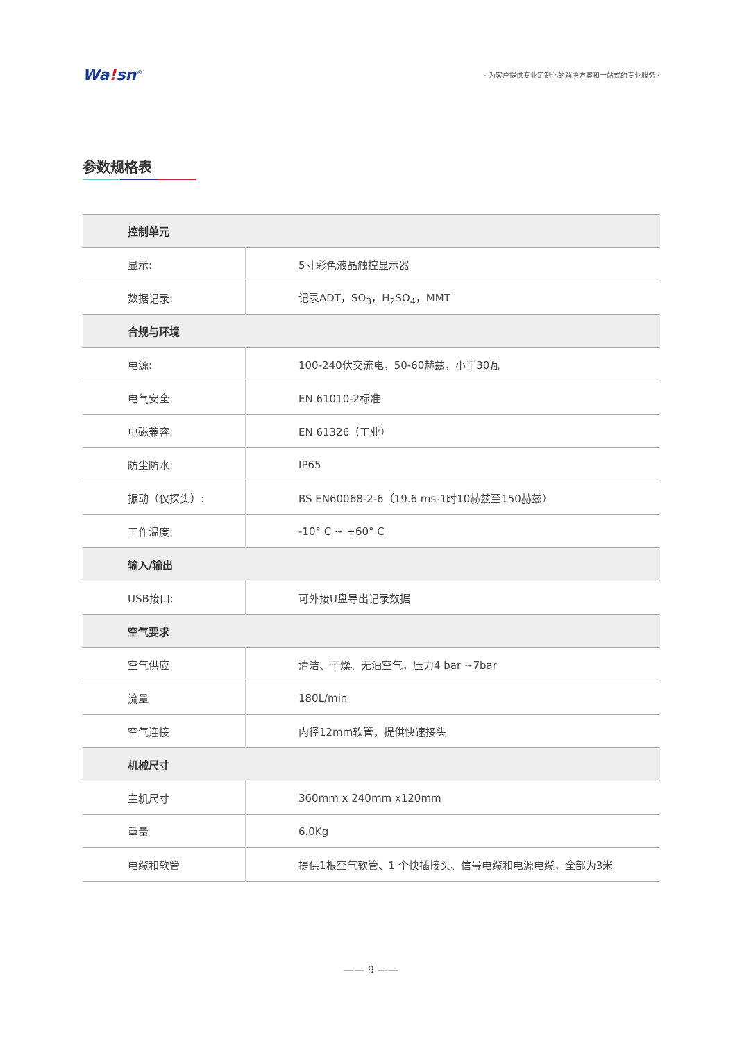Wa!sn<sup>®</sup>
· 为客户提供专业定制化的解决方案和一站式的专业服务 ·
参数规格表
| 控制单元 | |
| --- | --- |
| 显示: | 5寸彩色液晶触控显示器 |
| 数据记录: | 记录ADT，SO<sub>3</sub>，H<sub>2</sub>SO<sub>4</sub>，MMT |
| 合规与环境 | |
| 电源: | 100-240伏交流电，50-60赫兹，小于30瓦 |
| 电气安全: | EN 61010-2标准 |
| 电磁兼容: | EN 61326（工业） |
| 防尘防水: | IP65 |
| 振动（仅探头）: | BS EN60068-2-6（19.6 ms-1时10赫兹至150赫兹） |
| 工作温度: | -10° C ~ +60° C |
| 输入/输出 | |
| USB接口: | 可外接U盘导出记录数据 |
| 空气要求 | |
| 空气供应 | 清洁、干燥、无油空气，压力4 bar ~7bar |
| 流量 | 180L/min |
| 空气连接 | 内径12mm软管，提供快速接头 |
| 机械尺寸 | |
| 主机尺寸 | 360mm x 240mm x120mm |
| 重量 | 6.0Kg |
| 电缆和软管 | 提供1根空气软管、1 个快插接头、信号电缆和电源电缆，全部为3米 |
—— 9 ——